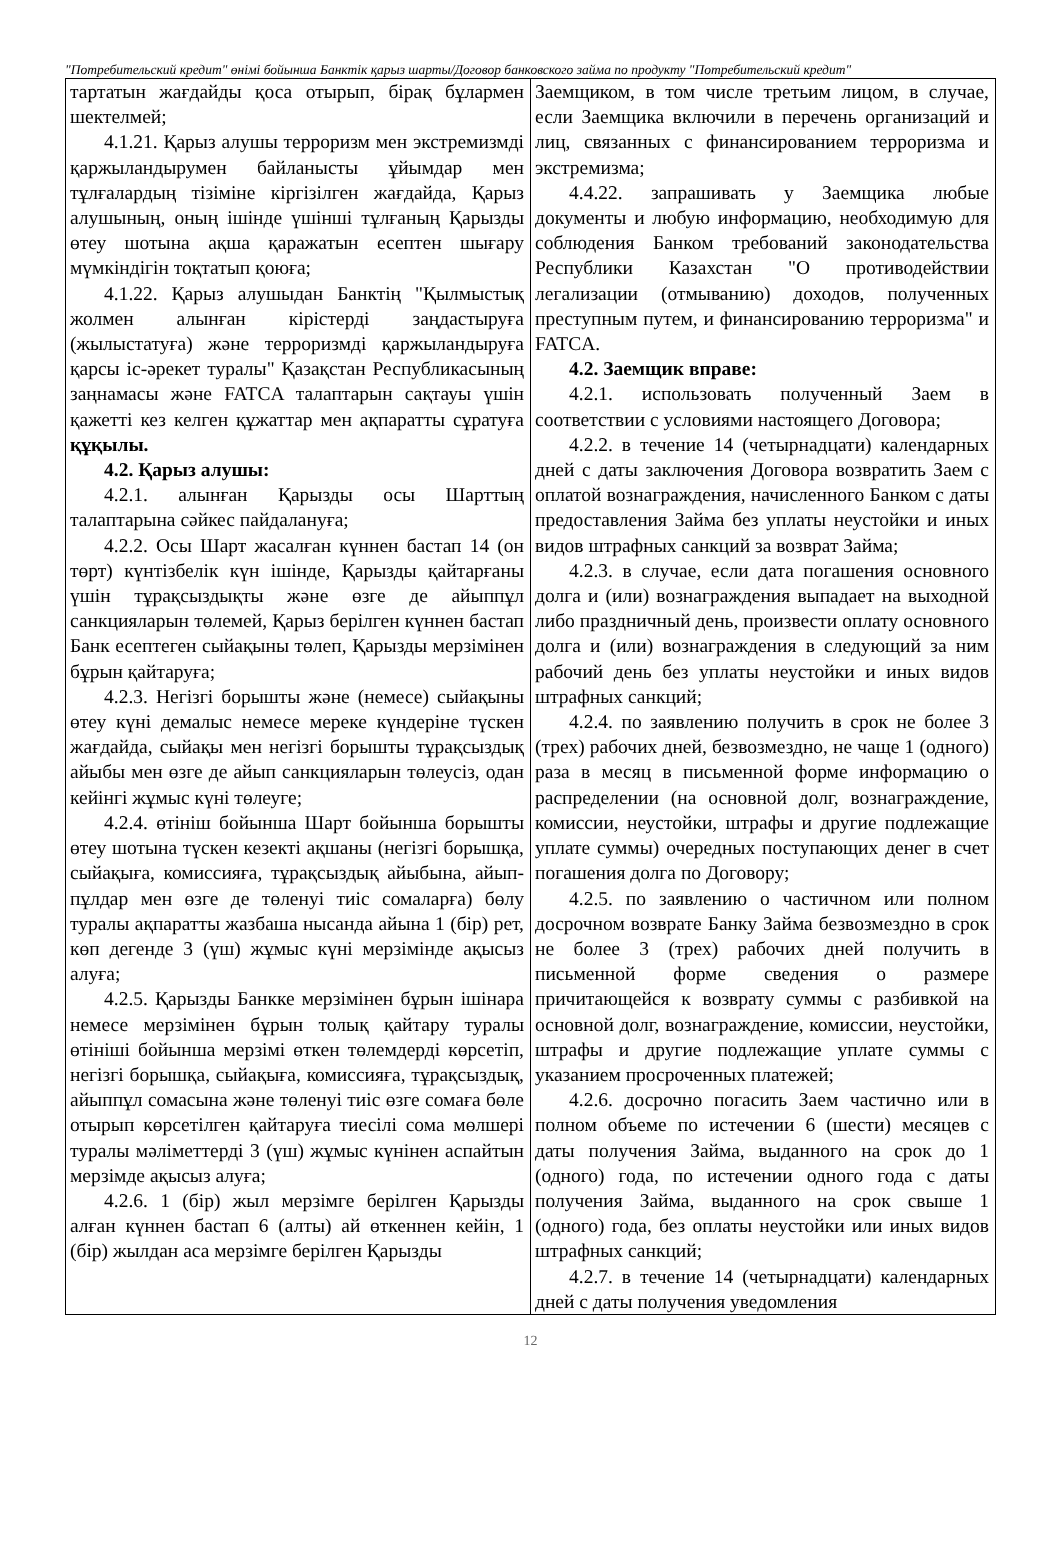"Потребительский кредит" өнімі бойынша Банктік қарыз шарты/Договор банковского займа по продукту "Потребительский кредит"
| тартатын жағдайды қоса отырып, бірақ бұлармен шектелмей; 4.1.21. Қарыз алушы терроризм мен экстремизмді қаржыландырумен байланысты ұйымдар мен тұлғалардың тізіміне кіргізілген жағдайда, Қарыз алушының, оның ішінде үшінші тұлғаның Қарызды өтеу шотына ақша қаражатын есептен шығару мүмкіндігін тоқтатып қоюға; 4.1.22. Қарыз алушыдан Банктің "Қылмыстық жолмен алынған кірістерді заңдастыруға (жылыстатуға) және терроризмді қаржыландыруға қарсы іс-әрекет туралы" Қазақстан Республикасының заңнамасы және FATCA талаптарын сақтауы үшін қажетті кез келген құжаттар мен ақпаратты сұратуға құқылы. 4.2. Қарыз алушы: 4.2.1. алынған Қарызды осы Шарттың талаптарына сәйкес пайдалануға; 4.2.2. Осы Шарт жасалған күннен бастап 14 (он төрт) күнтізбелік күн ішінде, Қарызды қайтарғаны үшін тұрақсыздықты және өзге де айыппұл санкцияларын төлемей, Қарыз берілген күннен бастап Банк есептеген сыйақыны төлеп, Қарызды мерзімінен бұрын қайтаруға; 4.2.3. Негізгі борышты және (немесе) сыйақыны өтеу күні демалыс немесе мереке күндеріне түскен жағдайда, сыйақы мен негізгі борышты тұрақсыздық айыбы мен өзге де айып санкцияларын төлеусіз, одан кейінгі жұмыс күні төлеуге; 4.2.4. өтініш бойынша Шарт бойынша борышты өтеу шотына түскен кезекті ақшаны (негізгі борышқа, сыйақыға, комиссияға, тұрақсыздық айыбына, айып-пұлдар мен өзге де төленуі тиіс сомаларға) бөлу туралы ақпаратты жазбаша нысанда айына 1 (бір) рет, көп дегенде 3 (үш) жұмыс күні мерзімінде ақысыз алуға; 4.2.5. Қарызды Банкке мерзімінен бұрын ішінара немесе мерзімінен бұрын толық қайтару туралы өтініші бойынша мерзімі өткен төлемдерді көрсетіп, негізгі борышқа, сыйақыға, комиссияға, тұрақсыздық, айыппұл сомасына және төленуі тиіс өзге сомаға бөле отырып көрсетілген қайтаруға тиесілі сома мөлшері туралы мәліметтерді 3 (үш) жұмыс күнінен аспайтын мерзімде ақысыз алуға; 4.2.6. 1 (бір) жыл мерзімге берілген Қарызды алған күннен бастап 6 (алты) ай өткеннен кейін, 1 (бір) жылдан аса мерзімге берілген Қарызды | Заемщиком, в том числе третьим лицом, в случае, если Заемщика включили в перечень организаций и лиц, связанных с финансированием терроризма и экстремизма; 4.4.22. запрашивать у Заемщика любые документы и любую информацию, необходимую для соблюдения Банком требований законодательства Республики Казахстан "О противодействии легализации (отмыванию) доходов, полученных преступным путем, и финансированию терроризма" и FATCA. 4.2. Заемщик вправе: 4.2.1. использовать полученный Заем в соответствии с условиями настоящего Договора; 4.2.2. в течение 14 (четырнадцати) календарных дней с даты заключения Договора возвратить Заем с оплатой вознаграждения, начисленного Банком с даты предоставления Займа без уплаты неустойки и иных видов штрафных санкций за возврат Займа; 4.2.3. в случае, если дата погашения основного долга и (или) вознаграждения выпадает на выходной либо праздничный день, произвести оплату основного долга и (или) вознаграждения в следующий за ним рабочий день без уплаты неустойки и иных видов штрафных санкций; 4.2.4. по заявлению получить в срок не более 3 (трех) рабочих дней, безвозмездно, не чаще 1 (одного) раза в месяц в письменной форме информацию о распределении (на основной долг, вознаграждение, комиссии, неустойки, штрафы и другие подлежащие уплате суммы) очередных поступающих денег в счет погашения долга по Договору; 4.2.5. по заявлению о частичном или полном досрочном возврате Банку Займа безвозмездно в срок не более 3 (трех) рабочих дней получить в письменной форме сведения о размере причитающейся к возврату суммы с разбивкой на основной долг, вознаграждение, комиссии, неустойки, штрафы и другие подлежащие уплате суммы с указанием просроченных платежей; 4.2.6. досрочно погасить Заем частично или в полном объеме по истечении 6 (шести) месяцев с даты получения Займа, выданного на срок до 1 (одного) года, по истечении одного года с даты получения Займа, выданного на срок свыше 1 (одного) года, без оплаты неустойки или иных видов штрафных санкций; 4.2.7. в течение 14 (четырнадцати) календарных дней с даты получения уведомления |
12